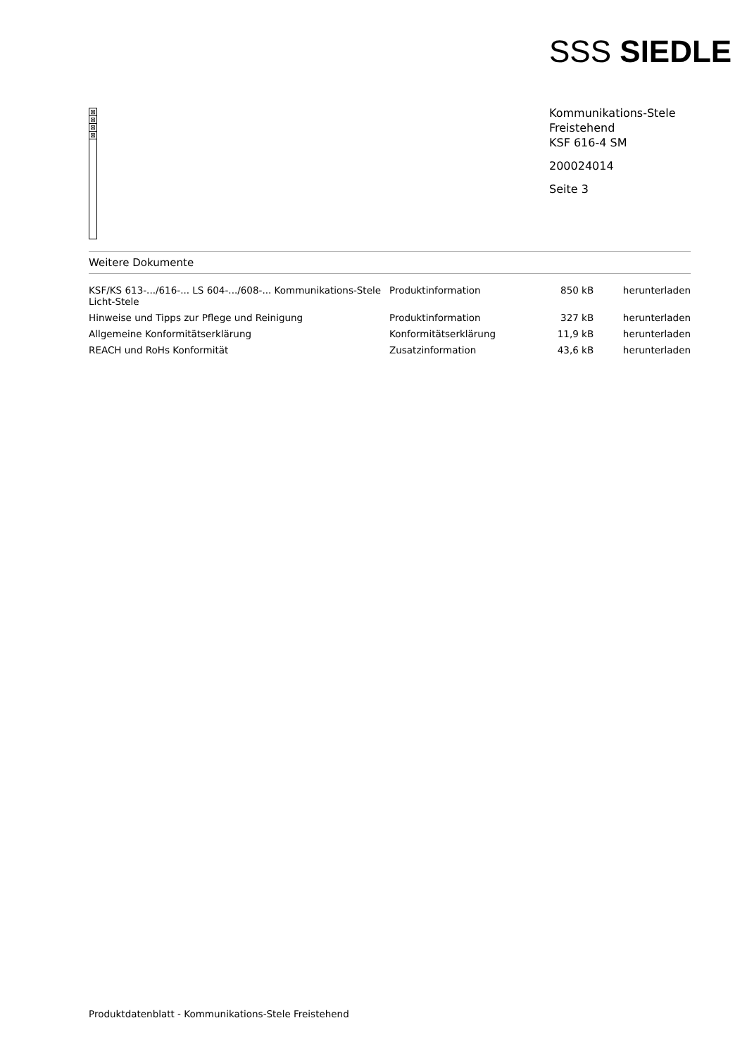SSS SIEDLE
⊠
⊠
⊠
⊠
Kommunikations-Stele
Freistehend
KSF 616-4 SM
200024014
Seite 3
Weitere Dokumente
| KSF/KS 613-.../616-... LS 604-.../608-... Kommunikations-Stele Licht-Stele | Produktinformation | 850 kB | herunterladen |
| Hinweise und Tipps zur Pflege und Reinigung | Produktinformation | 327 kB | herunterladen |
| Allgemeine Konformitätserklärung | Konformitätserklärung | 11,9 kB | herunterladen |
| REACH und RoHs Konformität | Zusatzinformation | 43,6 kB | herunterladen |
Produktdatenblatt - Kommunikations-Stele Freistehend